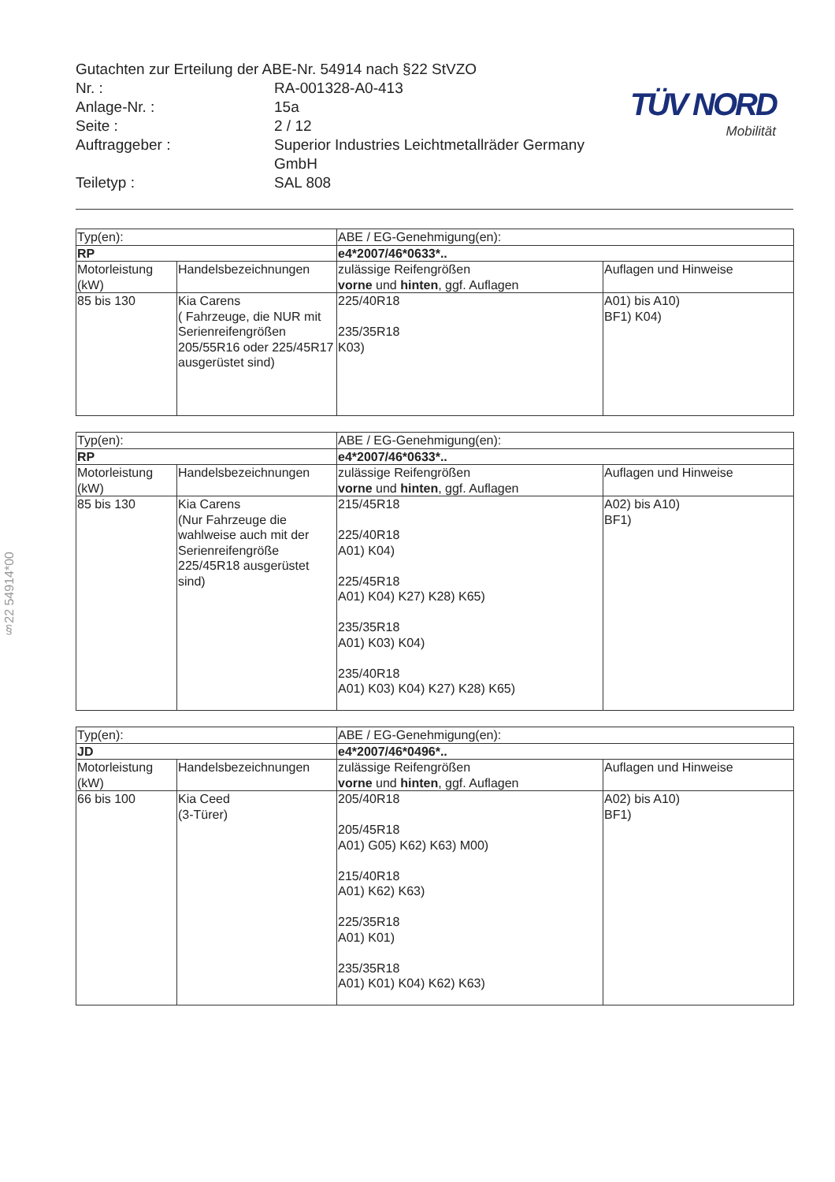Gutachten zur Erteilung der ABE-Nr. 54914 nach §22 StVZO
Nr. : RA-001328-A0-413
Anlage-Nr. : 15a
Seite : 2 / 12
Auftraggeber : Superior Industries Leichtmetallräder Germany GmbH
Teiletyp : SAL 808
TÜV NORD
Mobilität
§22 54914*00
| Typ(en): | | ABE / EG-Genehmigung(en): | |
| RP | | e4*2007/46*0633*.. | |
| Motorleistung (kW) | Handelsbezeichnungen | zulässige Reifengrößen vorne und hinten , ggf. Auflagen | Auflagen und Hinweise |
| 85 bis 130 | Kia Carens ( Fahrzeuge, die NUR mit Serienreifengrößen 205/55R16 oder 225/45R17 ausgerüstet sind) | 225/40R18 235/35R18 K03) | A01) bis A10) BF1) K04) |
| Typ(en): | | ABE / EG-Genehmigung(en): | |
| RP | | e4*2007/46*0633*.. | |
| Motorleistung (kW) | Handelsbezeichnungen | zulässige Reifengrößen vorne und hinten , ggf. Auflagen | Auflagen und Hinweise |
| 85 bis 130 | Kia Carens (Nur Fahrzeuge die wahlweise auch mit der Serienreifengröße 225/45R18 ausgerüstet sind) | 215/45R18 225/40R18 A01) K04) 225/45R18 A01) K04) K27) K28) K65) 235/35R18 A01) K03) K04) 235/40R18 A01) K03) K04) K27) K28) K65) | A02) bis A10) BF1) |
| Typ(en): | | ABE / EG-Genehmigung(en): | |
| JD | | e4*2007/46*0496*.. | |
| Motorleistung (kW) | Handelsbezeichnungen | zulässige Reifengrößen vorne und hinten , ggf. Auflagen | Auflagen und Hinweise |
| 66 bis 100 | Kia Ceed (3-Türer) | 205/40R18 205/45R18 A01) G05) K62) K63) M00) 215/40R18 A01) K62) K63) 225/35R18 A01) K01) 235/35R18 A01) K01) K04) K62) K63) | A02) bis A10) BF1) |